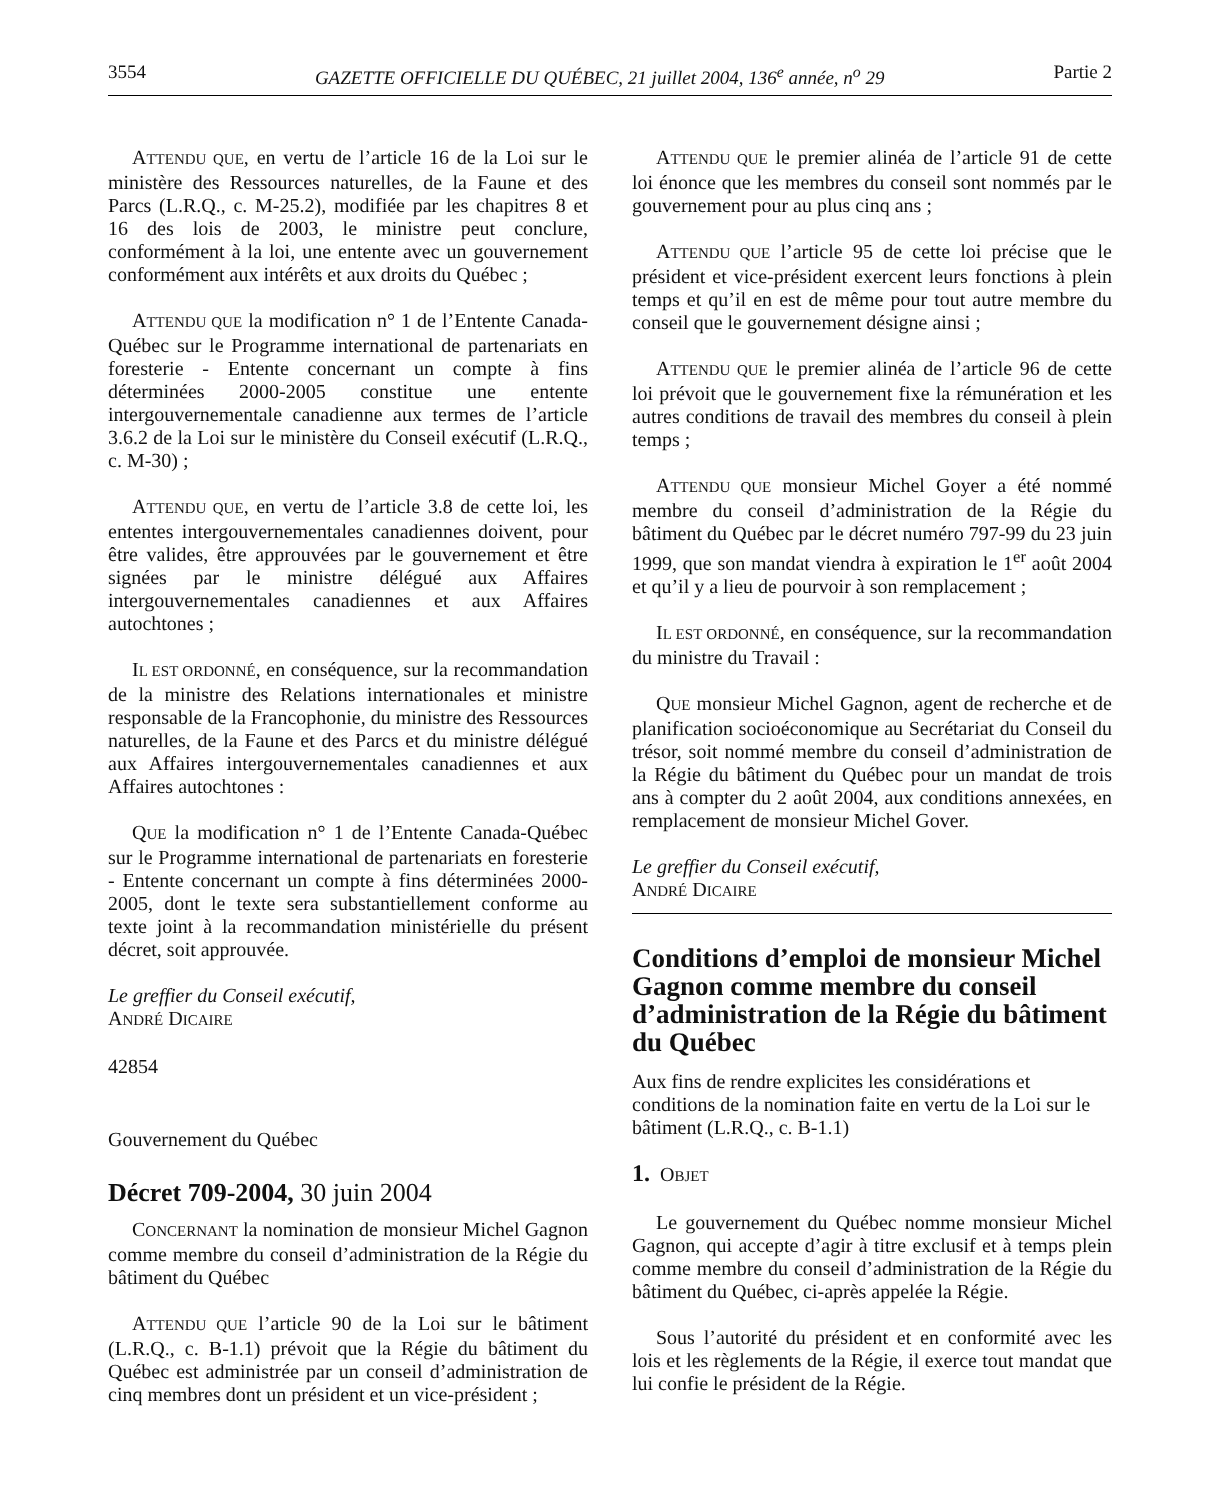3554 GAZETTE OFFICIELLE DU QUÉBEC, 21 juillet 2004, 136<sup>e</sup> année, n<sup>o</sup> 29 Partie 2
ATTENDU QUE, en vertu de l’article 16 de la Loi sur le ministère des Ressources naturelles, de la Faune et des Parcs (L.R.Q., c. M-25.2), modifiée par les chapitres 8 et 16 des lois de 2003, le ministre peut conclure, conformément à la loi, une entente avec un gouvernement conformément aux intérêts et aux droits du Québec ;
ATTENDU QUE la modification n° 1 de l’Entente Canada-Québec sur le Programme international de partenariats en foresterie - Entente concernant un compte à fins déterminées 2000-2005 constitue une entente intergouvernementale canadienne aux termes de l’article 3.6.2 de la Loi sur le ministère du Conseil exécutif (L.R.Q., c. M-30) ;
ATTENDU QUE, en vertu de l’article 3.8 de cette loi, les ententes intergouvernementales canadiennes doivent, pour être valides, être approuvées par le gouvernement et être signées par le ministre délégué aux Affaires intergouvernementales canadiennes et aux Affaires autochtones ;
IL EST ORDONNÉ, en conséquence, sur la recommandation de la ministre des Relations internationales et ministre responsable de la Francophonie, du ministre des Ressources naturelles, de la Faune et des Parcs et du ministre délégué aux Affaires intergouvernementales canadiennes et aux Affaires autochtones :
QUE la modification n° 1 de l’Entente Canada-Québec sur le Programme international de partenariats en foresterie - Entente concernant un compte à fins déterminées 2000-2005, dont le texte sera substantiellement conforme au texte joint à la recommandation ministérielle du présent décret, soit approuvée.
Le greffier du Conseil exécutif,
ANDRÉ DICAIRE
42854
Gouvernement du Québec
Décret 709-2004, 30 juin 2004
CONCERNANT la nomination de monsieur Michel Gagnon comme membre du conseil d’administration de la Régie du bâtiment du Québec
ATTENDU QUE l’article 90 de la Loi sur le bâtiment (L.R.Q., c. B-1.1) prévoit que la Régie du bâtiment du Québec est administrée par un conseil d’administration de cinq membres dont un président et un vice-président ;
ATTENDU QUE le premier alinéa de l’article 91 de cette loi énonce que les membres du conseil sont nommés par le gouvernement pour au plus cinq ans ;
ATTENDU QUE l’article 95 de cette loi précise que le président et vice-président exercent leurs fonctions à plein temps et qu’il en est de même pour tout autre membre du conseil que le gouvernement désigne ainsi ;
ATTENDU QUE le premier alinéa de l’article 96 de cette loi prévoit que le gouvernement fixe la rémunération et les autres conditions de travail des membres du conseil à plein temps ;
ATTENDU QUE monsieur Michel Goyer a été nommé membre du conseil d’administration de la Régie du bâtiment du Québec par le décret numéro 797-99 du 23 juin 1999, que son mandat viendra à expiration le 1<sup>er</sup> août 2004 et qu’il y a lieu de pourvoir à son remplacement ;
IL EST ORDONNÉ, en conséquence, sur la recommandation du ministre du Travail :
QUE monsieur Michel Gagnon, agent de recherche et de planification socioéconomique au Secrétariat du Conseil du trésor, soit nommé membre du conseil d’administration de la Régie du bâtiment du Québec pour un mandat de trois ans à compter du 2 août 2004, aux conditions annexées, en remplacement de monsieur Michel Gover.
Le greffier du Conseil exécutif,
ANDRÉ DICAIRE
Conditions d’emploi de monsieur Michel Gagnon comme membre du conseil d’administration de la Régie du bâtiment du Québec
Aux fins de rendre explicites les considérations et conditions de la nomination faite en vertu de la Loi sur le bâtiment (L.R.Q., c. B-1.1)
1. OBJET
Le gouvernement du Québec nomme monsieur Michel Gagnon, qui accepte d’agir à titre exclusif et à temps plein comme membre du conseil d’administration de la Régie du bâtiment du Québec, ci-après appelée la Régie.
Sous l’autorité du président et en conformité avec les lois et les règlements de la Régie, il exerce tout mandat que lui confie le président de la Régie.